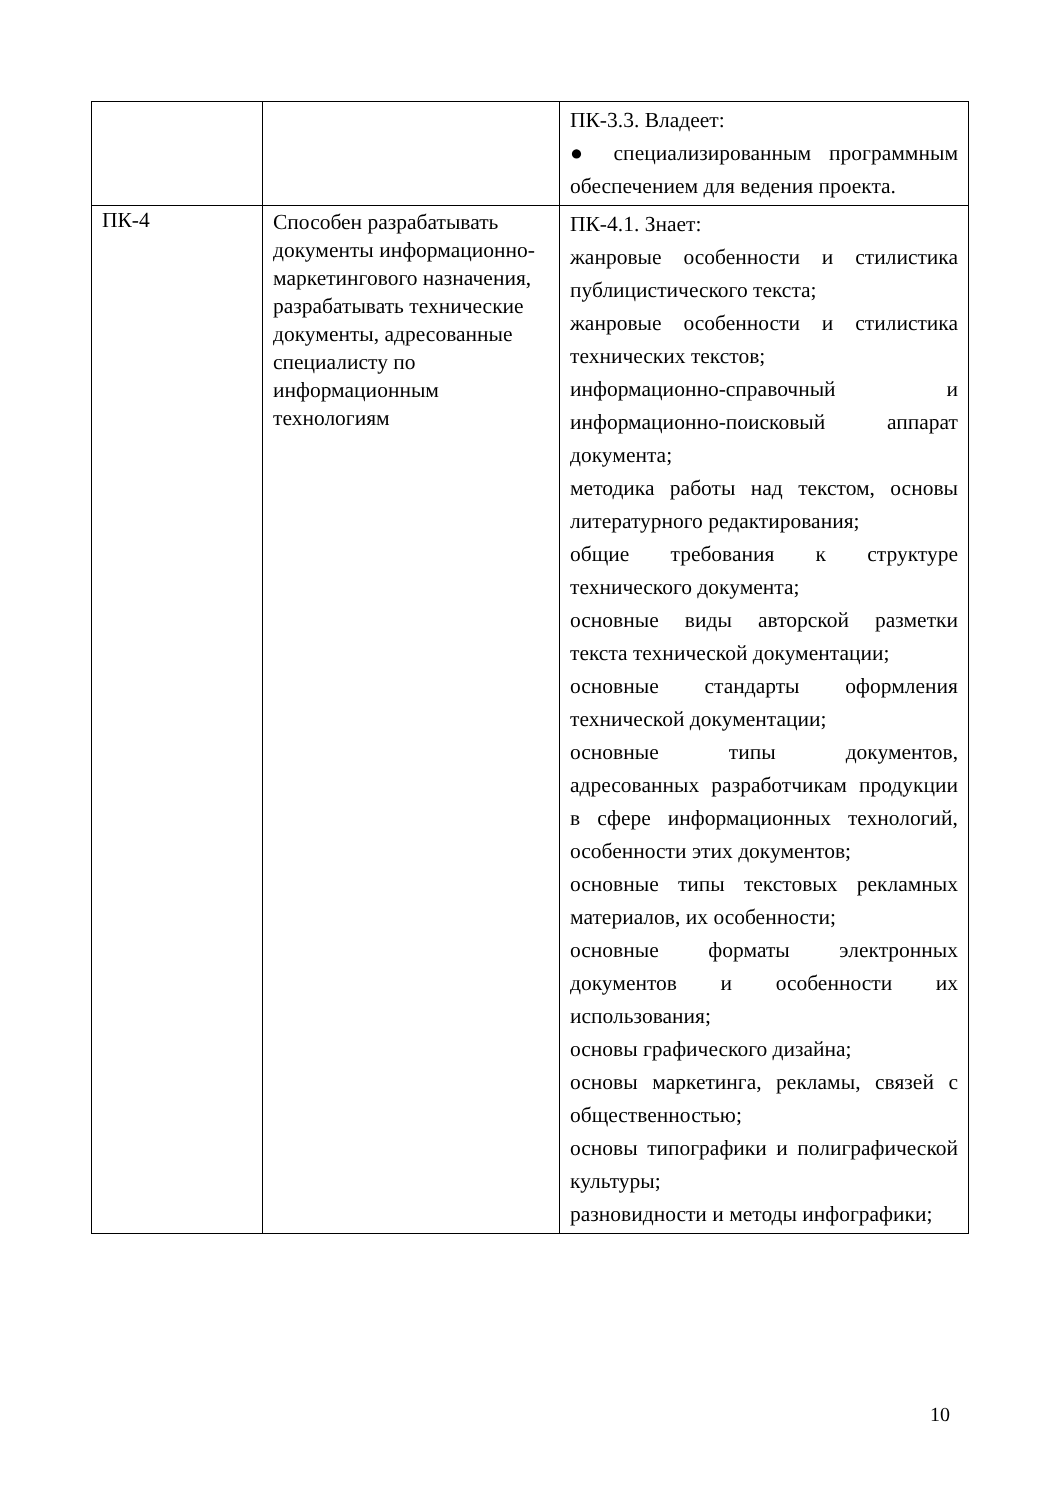| | | ПК-3.3. Владеет: ● специализированным программным обеспечением для ведения проекта. |
| ПК-4 | Способен разрабатывать документы информационно-маркетингового назначения, разрабатывать технические документы, адресованные специалисту по информационным технологиям | ПК-4.1. Знает: жанровые особенности и стилистика публицистического текста; жанровые особенности и стилистика технических текстов; информационно-справочный и информационно-поисковый аппарат документа; методика работы над текстом, основы литературного редактирования; общие требования к структуре технического документа; основные виды авторской разметки текста технической документации; основные стандарты оформления технической документации; основные типы документов, адресованных разработчикам продукции в сфере информационных технологий, особенности этих документов; основные типы текстовых рекламных материалов, их особенности; основные форматы электронных документов и особенности их использования; основы графического дизайна; основы маркетинга, рекламы, связей с общественностью; основы типографики и полиграфической культуры; разновидности и методы инфографики; |
10